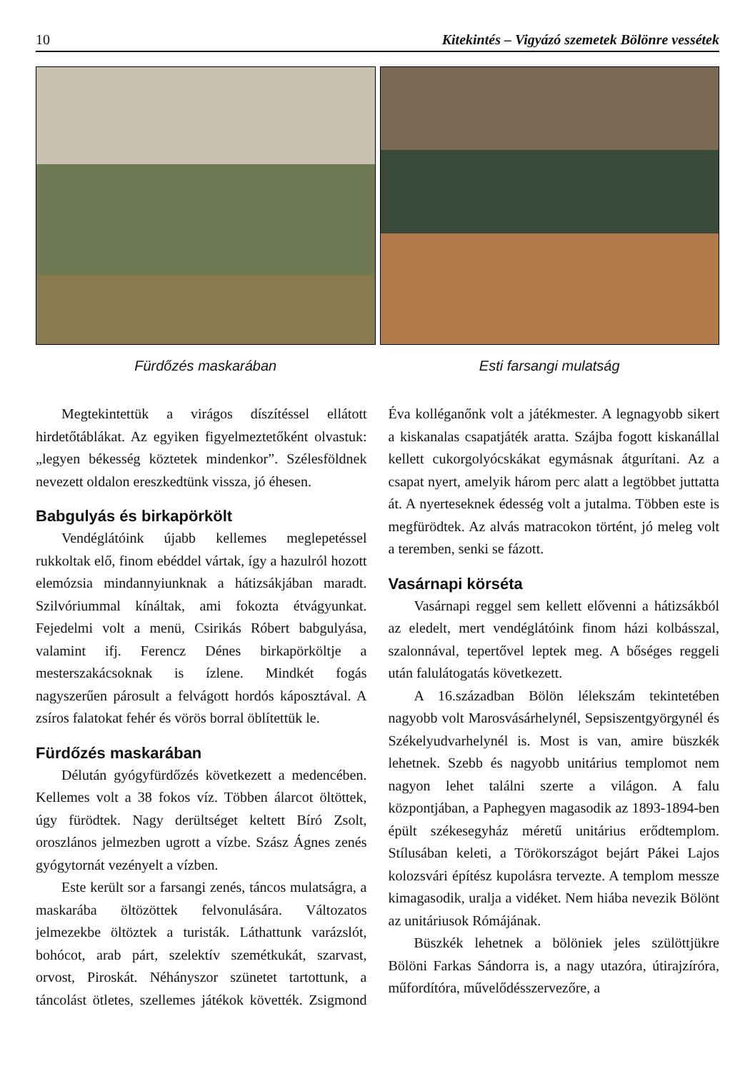10 Kitekintés – Vigyázó szemetek Bölönre vessétek
Fürdőzés maskarában Esti farsangi mulatság
Megtekintettük a virágos díszítéssel ellátott hirdetőtáblákat. Az egyiken figyelmeztetőként olvastuk: „legyen békesség köztetek mindenkor”. Szélesföldnek nevezett oldalon ereszkedtünk vissza, jó éhesen.
Babgulyás és birkapörkölt
Vendéglátóink újabb kellemes meglepetéssel rukkoltak elő, finom ebéddel vártak, így a hazulról hozott elemózsia mindannyiunknak a hátizsákjában maradt. Szilvóriummal kínáltak, ami fokozta étvágyunkat. Fejedelmi volt a menü, Csirikás Róbert babgulyása, valamint ifj. Ferencz Dénes birkapörköltje a mesterszakácsoknak is ízlene. Mindkét fogás nagyszerűen párosult a felvágott hordós káposztával. A zsíros falatokat fehér és vörös borral öblítettük le.
Fürdőzés maskarában
Délután gyógyfürdőzés következett a medencében. Kellemes volt a 38 fokos víz. Többen álarcot öltöttek, úgy fürödtek. Nagy derültséget keltett Bíró Zsolt, oroszlános jelmezben ugrott a vízbe. Szász Ágnes zenés gyógytornát vezényelt a vízben.
Este került sor a farsangi zenés, táncos mulatságra, a maskarába öltözöttek felvonulására. Változatos jelmezekbe öltöztek a turisták. Láthattunk varázslót, bohócot, arab párt, szelektív szemétkukát, szarvast, orvost, Piroskát. Néhányszor szünetet tartottunk, a táncolást ötletes, szellemes játékok követték. Zsigmond Éva kolléganőnk volt a játékmester. A legnagyobb sikert a kiskanalas csapatjáték aratta. Szájba fogott kiskanállal kellett cukorgolyócskákat egymásnak átgurítani. Az a csapat nyert, amelyik három perc alatt a legtöbbet juttatta át. A nyerteseknek édesség volt a jutalma. Többen este is megfürödtek. Az alvás matracokon történt, jó meleg volt a teremben, senki se fázott.
Vasárnapi körséta
Vasárnapi reggel sem kellett elővenni a hátizsákból az eledelt, mert vendéglátóink finom házi kolbásszal, szalonnával, tepertővel leptek meg. A bőséges reggeli után falulátogatás következett.
A 16.században Bölön lélekszám tekintetében nagyobb volt Marosvásárhelynél, Sepsiszentgyörgynél és Székelyudvarhelynél is. Most is van, amire büszkék lehetnek. Szebb és nagyobb unitárius templomot nem nagyon lehet találni szerte a világon. A falu központjában, a Paphegyen magasodik az 1893-1894-ben épült székesegyház méretű unitárius erődtemplom. Stílusában keleti, a Törökországot bejárt Pákei Lajos kolozsvári építész kupolásra tervezte. A templom messze kimagasodik, uralja a vidéket. Nem hiába nevezik Bölönt az unitáriusok Rómájának.
Büszkék lehetnek a bölöniek jeles szülöttjükre Bölöni Farkas Sándorra is, a nagy utazóra, útirajzíróra, műfordítóra, művelődésszervezőre, a